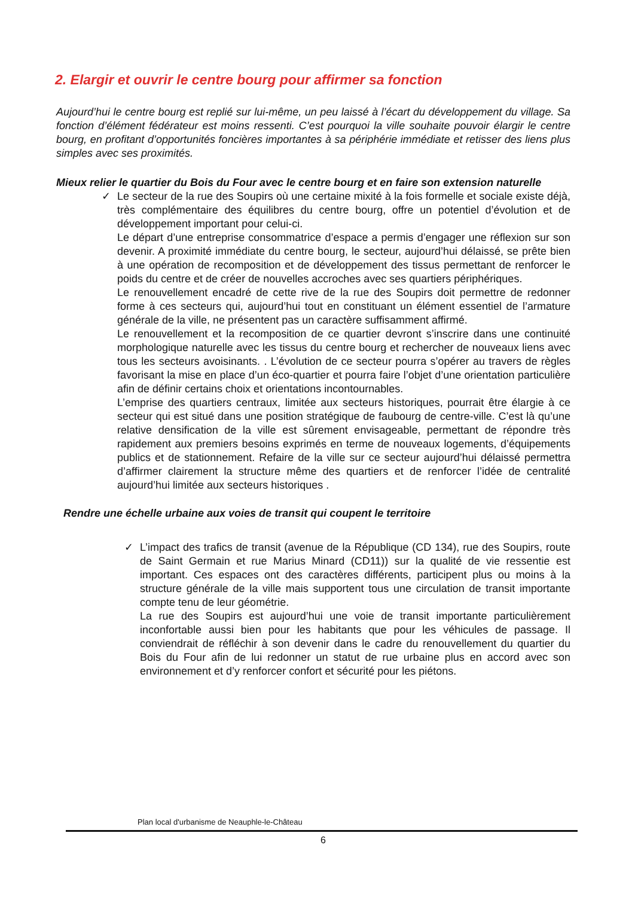2. Elargir et ouvrir le centre bourg pour affirmer sa fonction
Aujourd’hui le centre bourg est replié sur lui-même, un peu laissé à l’écart du développement du village. Sa fonction d’élément fédérateur est moins ressenti. C’est pourquoi la ville souhaite pouvoir élargir le centre bourg, en profitant d’opportunités foncières importantes à sa périphérie immédiate et retisser des liens plus simples avec ses proximités.
Mieux relier le quartier du Bois du Four avec le centre bourg et en faire son extension naturelle
✓
Le secteur de la rue des Soupirs où une certaine mixité à la fois formelle et sociale existe déjà, très complémentaire des équilibres du centre bourg, offre un potentiel d’évolution et de développement important pour celui-ci.
Le départ d’une entreprise consommatrice d’espace a permis d’engager une réflexion sur son devenir. A proximité immédiate du centre bourg, le secteur, aujourd’hui délaissé, se prête bien à une opération de recomposition et de développement des tissus permettant de renforcer le poids du centre et de créer de nouvelles accroches avec ses quartiers périphériques.
Le renouvellement encadré de cette rive de la rue des Soupirs doit permettre de redonner forme à ces secteurs qui, aujourd’hui tout en constituant un élément essentiel de l’armature générale de la ville, ne présentent pas un caractère suffisamment affirmé.
Le renouvellement et la recomposition de ce quartier devront s’inscrire dans une continuité morphologique naturelle avec les tissus du centre bourg et rechercher de nouveaux liens avec tous les secteurs avoisinants. . L’évolution de ce secteur pourra s’opérer au travers de règles favorisant la mise en place d’un éco-quartier et pourra faire l’objet d’une orientation particulière afin de définir certains choix et orientations incontournables.
L’emprise des quartiers centraux, limitée aux secteurs historiques, pourrait être élargie à ce secteur qui est situé dans une position stratégique de faubourg de centre-ville. C’est là qu’une relative densification de la ville est sûrement envisageable, permettant de répondre très rapidement aux premiers besoins exprimés en terme de nouveaux logements, d’équipements publics et de stationnement. Refaire de la ville sur ce secteur aujourd’hui délaissé permettra d’affirmer clairement la structure même des quartiers et de renforcer l’idée de centralité aujourd’hui limitée aux secteurs historiques .
Rendre une échelle urbaine aux voies de transit qui coupent le territoire
✓
L’impact des trafics de transit (avenue de la République (CD 134), rue des Soupirs, route de Saint Germain et rue Marius Minard (CD11)) sur la qualité de vie ressentie est important. Ces espaces ont des caractères différents, participent plus ou moins à la structure générale de la ville mais supportent tous une circulation de transit importante compte tenu de leur géométrie.
La rue des Soupirs est aujourd’hui une voie de transit importante particulièrement inconfortable aussi bien pour les habitants que pour les véhicules de passage. Il conviendrait de réfléchir à son devenir dans le cadre du renouvellement du quartier du Bois du Four afin de lui redonner un statut de rue urbaine plus en accord avec son environnement et d’y renforcer confort et sécurité pour les piétons.
Plan local d'urbanisme de Neauphle-le-Château
6